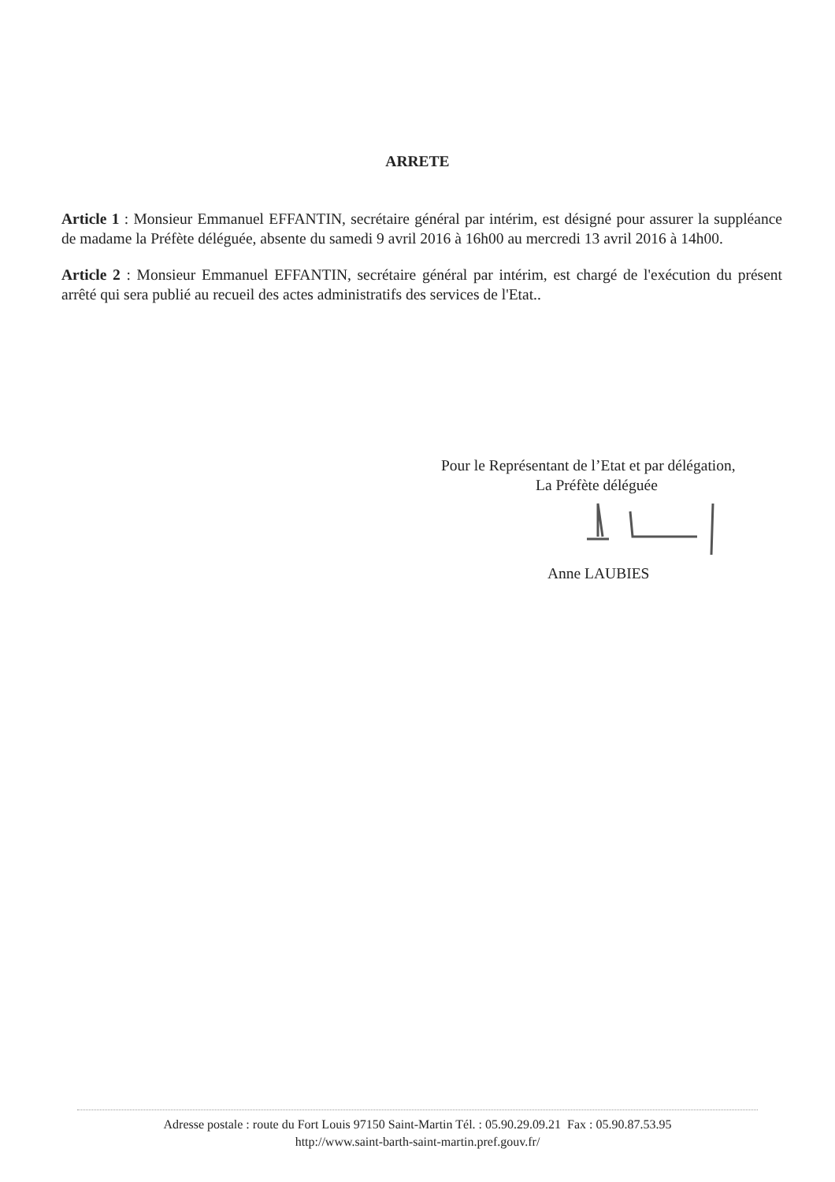ARRETE
Article 1 : Monsieur Emmanuel EFFANTIN, secrétaire général par intérim, est désigné pour assurer la suppléance de madame la Préfète déléguée, absente du samedi 9 avril 2016 à 16h00 au mercredi 13 avril 2016 à 14h00.
Article 2 : Monsieur Emmanuel EFFANTIN, secrétaire général par intérim, est chargé de l'exécution du présent arrêté qui sera publié au recueil des actes administratifs des services de l'Etat..
Pour le Représentant de l’Etat et par délégation,
La Préfète déléguée
Anne LAUBIES
Adresse postale : route du Fort Louis 97150 Saint-Martin Tél. : 05.90.29.09.21 Fax : 05.90.87.53.95
http://www.saint-barth-saint-martin.pref.gouv.fr/